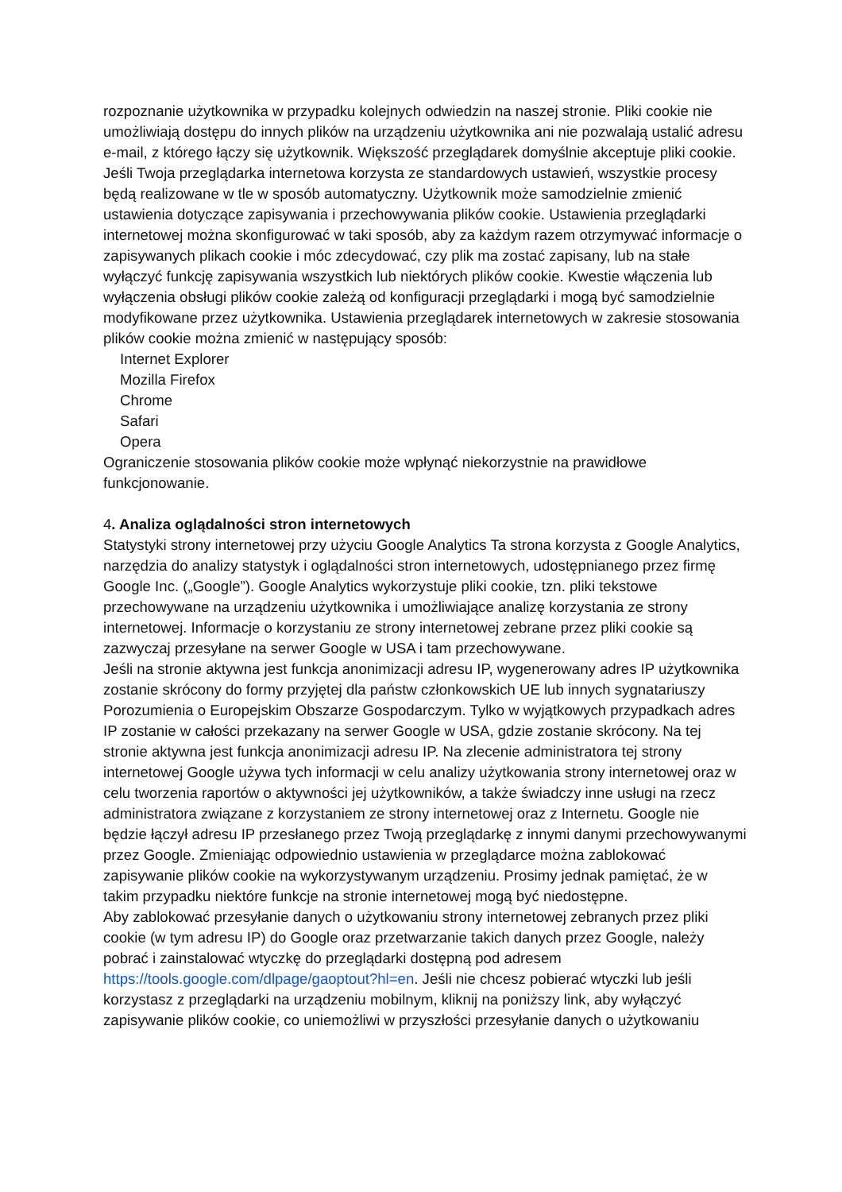rozpoznanie użytkownika w przypadku kolejnych odwiedzin na naszej stronie. Pliki cookie nie umożliwiają dostępu do innych plików na urządzeniu użytkownika ani nie pozwalają ustalić adresu e-mail, z którego łączy się użytkownik. Większość przeglądarek domyślnie akceptuje pliki cookie. Jeśli Twoja przeglądarka internetowa korzysta ze standardowych ustawień, wszystkie procesy będą realizowane w tle w sposób automatyczny. Użytkownik może samodzielnie zmienić ustawienia dotyczące zapisywania i przechowywania plików cookie. Ustawienia przeglądarki internetowej można skonfigurować w taki sposób, aby za każdym razem otrzymywać informacje o zapisywanych plikach cookie i móc zdecydować, czy plik ma zostać zapisany, lub na stałe wyłączyć funkcję zapisywania wszystkich lub niektórych plików cookie. Kwestie włączenia lub wyłączenia obsługi plików cookie zależą od konfiguracji przeglądarki i mogą być samodzielnie modyfikowane przez użytkownika. Ustawienia przeglądarek internetowych w zakresie stosowania plików cookie można zmienić w następujący sposób:
Internet Explorer
Mozilla Firefox
Chrome
Safari
Opera
Ograniczenie stosowania plików cookie może wpłynąć niekorzystnie na prawidłowe funkcjonowanie.
4. Analiza oglądalności stron internetowych
Statystyki strony internetowej przy użyciu Google Analytics Ta strona korzysta z Google Analytics, narzędzia do analizy statystyk i oglądalności stron internetowych, udostępnianego przez firmę Google Inc. („Google”). Google Analytics wykorzystuje pliki cookie, tzn. pliki tekstowe przechowywane na urządzeniu użytkownika i umożliwiające analizę korzystania ze strony internetowej. Informacje o korzystaniu ze strony internetowej zebrane przez pliki cookie są zazwyczaj przesyłane na serwer Google w USA i tam przechowywane.
Jeśli na stronie aktywna jest funkcja anonimizacji adresu IP, wygenerowany adres IP użytkownika zostanie skrócony do formy przyjętej dla państw członkowskich UE lub innych sygnatariuszy Porozumienia o Europejskim Obszarze Gospodarczym. Tylko w wyjątkowych przypadkach adres IP zostanie w całości przekazany na serwer Google w USA, gdzie zostanie skrócony. Na tej stronie aktywna jest funkcja anonimizacji adresu IP. Na zlecenie administratora tej strony internetowej Google używa tych informacji w celu analizy użytkowania strony internetowej oraz w celu tworzenia raportów o aktywności jej użytkowników, a także świadczy inne usługi na rzecz administratora związane z korzystaniem ze strony internetowej oraz z Internetu. Google nie będzie łączył adresu IP przesłanego przez Twoją przeglądarkę z innymi danymi przechowywanymi przez Google. Zmieniając odpowiednio ustawienia w przeglądarce można zablokować zapisywanie plików cookie na wykorzystywanym urządzeniu. Prosimy jednak pamiętać, że w takim przypadku niektóre funkcje na stronie internetowej mogą być niedostępne.
Aby zablokować przesyłanie danych o użytkowaniu strony internetowej zebranych przez pliki cookie (w tym adresu IP) do Google oraz przetwarzanie takich danych przez Google, należy pobrać i zainstalować wtyczkę do przeglądarki dostępną pod adresem https://tools.google.com/dlpage/gaoptout?hl=en. Jeśli nie chcesz pobierać wtyczki lub jeśli korzystasz z przeglądarki na urządzeniu mobilnym, kliknij na poniższy link, aby wyłączyć zapisywanie plików cookie, co uniemożliwi w przyszłości przesyłanie danych o użytkowaniu